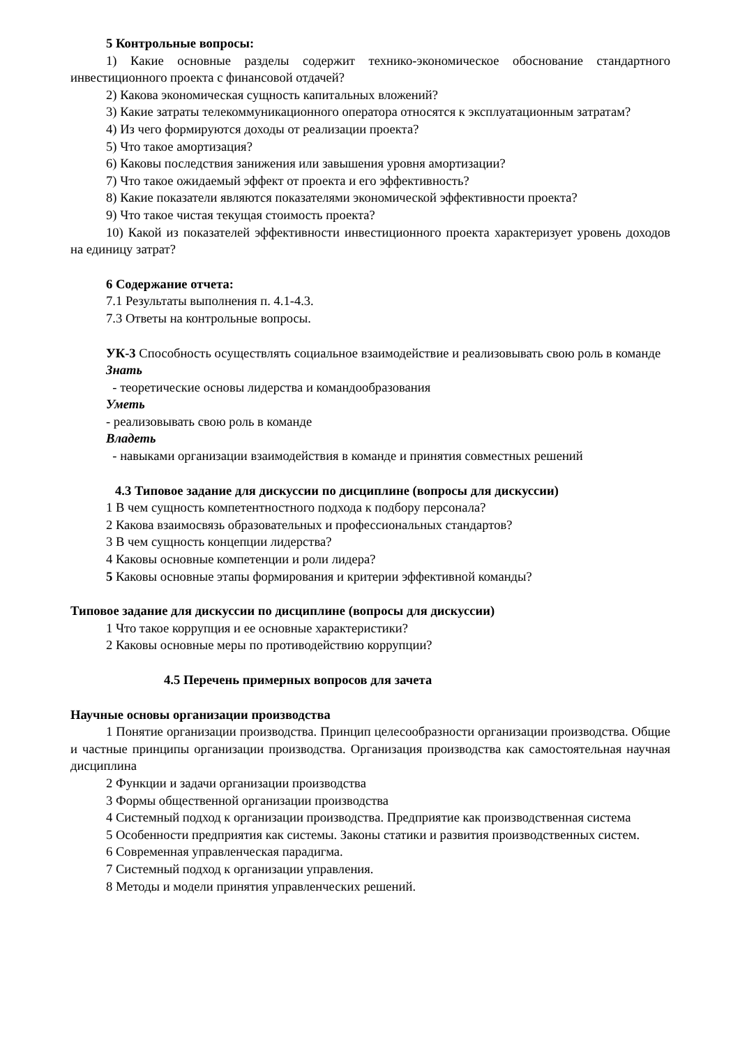5 Контрольные вопросы:
1) Какие основные разделы содержит технико-экономическое обоснование стандартного инвестиционного проекта с финансовой отдачей?
2) Какова экономическая сущность капитальных вложений?
3) Какие затраты телекоммуникационного оператора относятся к эксплуатационным затратам?
4) Из чего формируются доходы от реализации проекта?
5) Что такое амортизация?
6) Каковы последствия занижения или завышения уровня амортизации?
7) Что такое ожидаемый эффект от проекта и его эффективность?
8) Какие показатели являются показателями экономической эффективности проекта?
9) Что такое чистая текущая стоимость проекта?
10) Какой из показателей эффективности инвестиционного проекта характеризует уровень доходов на единицу затрат?
6 Содержание отчета:
7.1 Результаты выполнения п. 4.1-4.3.
7.3 Ответы на контрольные вопросы.
УК-3 Способность осуществлять социальное взаимодействие и реализовывать свою роль в команде
Знать
- теоретические основы лидерства и командообразования
Уметь
- реализовывать свою роль в команде
Владеть
- навыками организации взаимодействия в команде и принятия совместных решений
4.3 Типовое задание для дискуссии по дисциплине (вопросы для дискуссии)
1 В чем сущность компетентностного подхода к подбору персонала?
2 Какова взаимосвязь образовательных и профессиональных стандартов?
3 В чем сущность концепции лидерства?
4 Каковы основные компетенции и роли лидера?
5 Каковы основные этапы формирования и критерии эффективной команды?
Типовое задание для дискуссии по дисциплине (вопросы для дискуссии)
1 Что такое коррупция и ее основные характеристики?
2 Каковы основные меры по противодействию коррупции?
4.5 Перечень примерных вопросов для зачета
Научные основы организации производства
1 Понятие организации производства. Принцип целесообразности организации производства. Общие и частные принципы организации производства. Организация производства как самостоятельная научная дисциплина
2 Функции и задачи организации производства
3 Формы общественной организации производства
4 Системный подход к организации производства. Предприятие как производственная система
5 Особенности предприятия как системы. Законы статики и развития производственных систем.
6 Современная управленческая парадигма.
7 Системный подход к организации управления.
8 Методы и модели принятия управленческих решений.